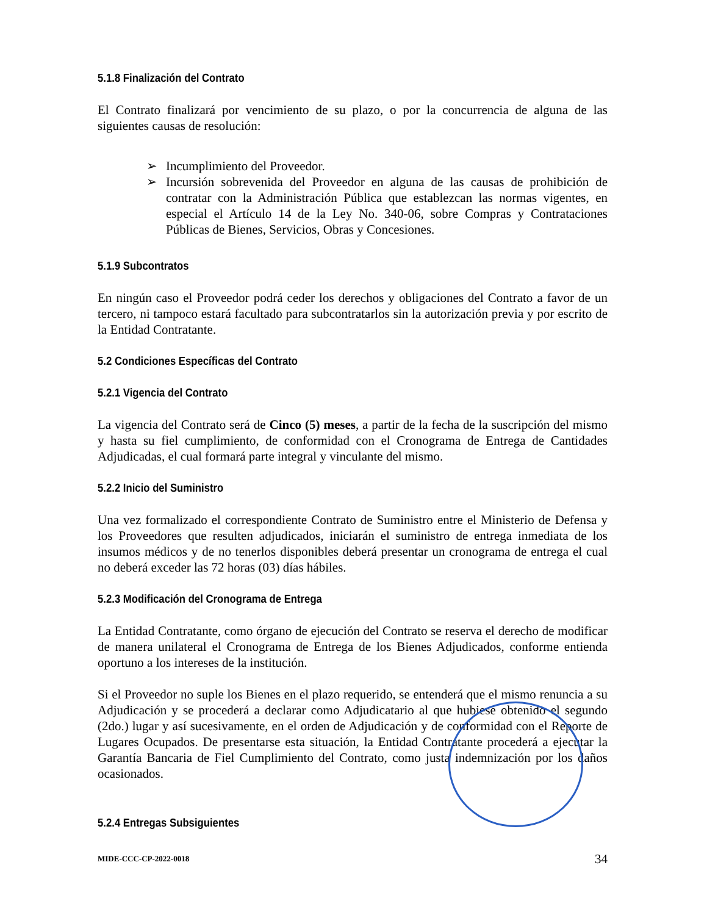5.1.8 Finalización del Contrato
El Contrato finalizará por vencimiento de su plazo, o por la concurrencia de alguna de las siguientes causas de resolución:
➢ Incumplimiento del Proveedor.
➢ Incursión sobrevenida del Proveedor en alguna de las causas de prohibición de contratar con la Administración Pública que establezcan las normas vigentes, en especial el Artículo 14 de la Ley No. 340-06, sobre Compras y Contrataciones Públicas de Bienes, Servicios, Obras y Concesiones.
5.1.9 Subcontratos
En ningún caso el Proveedor podrá ceder los derechos y obligaciones del Contrato a favor de un tercero, ni tampoco estará facultado para subcontratarlos sin la autorización previa y por escrito de la Entidad Contratante.
5.2 Condiciones Específicas del Contrato
5.2.1 Vigencia del Contrato
La vigencia del Contrato será de Cinco (5) meses, a partir de la fecha de la suscripción del mismo y hasta su fiel cumplimiento, de conformidad con el Cronograma de Entrega de Cantidades Adjudicadas, el cual formará parte integral y vinculante del mismo.
5.2.2 Inicio del Suministro
Una vez formalizado el correspondiente Contrato de Suministro entre el Ministerio de Defensa y los Proveedores que resulten adjudicados, iniciarán el suministro de entrega inmediata de los insumos médicos y de no tenerlos disponibles deberá presentar un cronograma de entrega el cual no deberá exceder las 72 horas (03) días hábiles.
5.2.3 Modificación del Cronograma de Entrega
La Entidad Contratante, como órgano de ejecución del Contrato se reserva el derecho de modificar de manera unilateral el Cronograma de Entrega de los Bienes Adjudicados, conforme entienda oportuno a los intereses de la institución.
Si el Proveedor no suple los Bienes en el plazo requerido, se entenderá que el mismo renuncia a su Adjudicación y se procederá a declarar como Adjudicatario al que hubiese obtenido el segundo (2do.) lugar y así sucesivamente, en el orden de Adjudicación y de conformidad con el Reporte de Lugares Ocupados. De presentarse esta situación, la Entidad Contratante procederá a ejecutar la Garantía Bancaria de Fiel Cumplimiento del Contrato, como justa indemnización por los daños ocasionados.
5.2.4 Entregas Subsiguientes
MIDE-CCC-CP-2022-0018 34